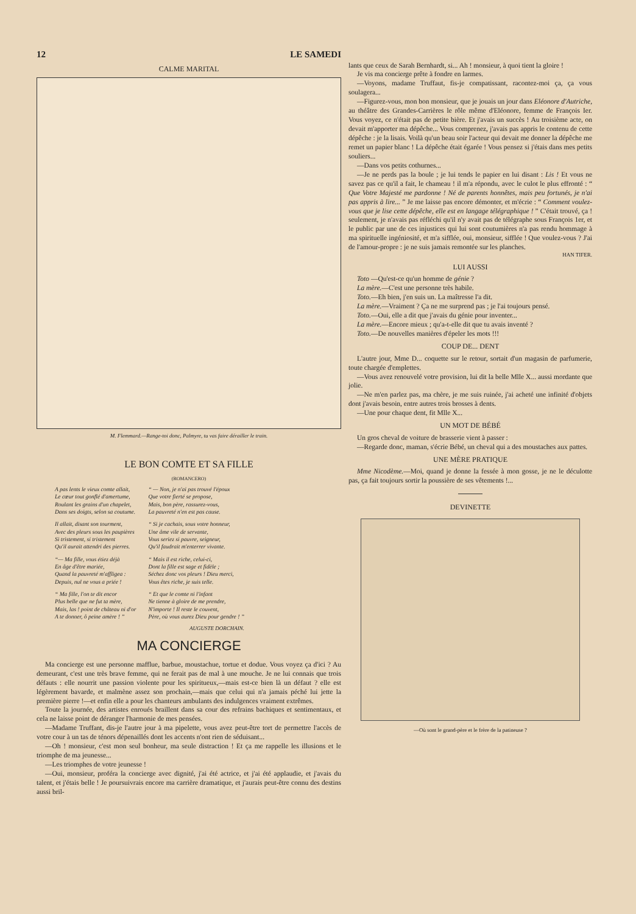12 LE SAMEDI
CALME MARITAL
M. Flemmard.—Range-toi donc, Palmyre, tu vas faire dérailler le train.
LE BON COMTE ET SA FILLE
(ROMANCERO)
A pas lents le vieux comte allait,
Le cœur tout gonflé d'amertume,
Roulant les grains d'un chapelet,
Dans ses doigts, selon sa coutume.
Il allait, disant son tourment,
Avec des pleurs sous les paupières
Si tristement, si tristement
Qu'il aurait attendri des pierres.
“— Ma fille, vous étiez déjà
En âge d'être mariée,
Quand la pauvreté m'affligea :
Depuis, nul ne vous a priée !
“ Ma fille, l'on te dit encor
Plus belle que ne fut ta mère,
Mais, las ! point de château ni d'or
A te donner, ô peine amère ! ”
“ — Non, je n'ai pas trouvé l'époux
Que votre fierté se propose,
Mais, bon père, rassurez-vous,
La pauvreté n'en est pas cause.
“ Si je cachais, sous votre honneur,
Une âme vile de servante,
Vous seriez si pauvre, seigneur,
Qu'il faudrait m'enterrer vivante.
“ Mais il est riche, celui-ci,
Dont la fille est sage et fidèle ;
Séchez donc vos pleurs ! Dieu merci,
Vous êtes riche, je suis telle.
“ Et que le comte ni l'infant
Ne tienne à gloire de me prendre,
N'importe ! Il reste le couvent,
Père, où vous aurez Dieu pour gendre ! ”
AUGUSTE DORCHAIN.
MA CONCIERGE
Ma concierge est une personne mafflue, barbue, moustachue, tortue et dodue. Vous voyez ça d'ici ? Au demeurant, c'est une très brave femme, qui ne ferait pas de mal à une mouche. Je ne lui connais que trois défauts : elle nourrit une passion violente pour les spiritueux,—mais est-ce bien là un défaut ? elle est légèrement bavarde, et malmène assez son prochain,—mais que celui qui n'a jamais péché lui jette la première pierre !—et enfin elle a pour les chanteurs ambulants des indulgences vraiment extrêmes.
Toute la journée, des artistes enroués braillent dans sa cour des refrains bachiques et sentimentaux, et cela ne laisse point de déranger l'harmonie de mes pensées.
—Madame Truffant, dis-je l'autre jour à ma pipelette, vous avez peut-être tort de permettre l'accès de votre cour à un tas de ténors dépenaillés dont les accents n'ont rien de séduisant...
—Oh ! monsieur, c'est mon seul bonheur, ma seule distraction ! Et ça me rappelle les illusions et le triomphe de ma jeunesse...
—Les triomphes de votre jeunesse !
—Oui, monsieur, proféra la concierge avec dignité, j'ai été actrice, et j'ai été applaudie, et j'avais du talent, et j'étais belle ! Je poursuivrais encore ma carrière dramatique, et j'aurais peut-être connu des destins aussi bril-
lants que ceux de Sarah Bernhardt, si... Ah ! monsieur, à quoi tient la gloire !
Je vis ma concierge prête à fondre en larmes.
—Voyons, madame Truffaut, fis-je compatissant, racontez-moi ça, ça vous soulagera...
—Figurez-vous, mon bon monsieur, que je jouais un jour dans Eléonore d'Autriche, au théâtre des Grandes-Carrières le rôle même d'Eléonore, femme de François Ier. Vous voyez, ce n'était pas de petite bière. Et j'avais un succès ! Au troisième acte, on devait m'apporter ma dépêche... Vous comprenez, j'avais pas appris le contenu de cette dépêche : je la lisais. Voilà qu'un beau soir l'acteur qui devait me donner la dépêche me remet un papier blanc ! La dépêche était égarée ! Vous pensez si j'étais dans mes petits souliers...
—Dans vos petits cothurnes...
—Je ne perds pas la boule ; je lui tends le papier en lui disant : Lis ! Et vous ne savez pas ce qu'il a fait, le chameau ! il m'a répondu, avec le culot le plus effronté : “ Que Votre Majesté me pardonne ! Né de parents honnêtes, mais peu fortunés, je n'ai pas appris à lire... ” Je me laisse pas encore démonter, et m'écrie : “ Comment voulez-vous que je lise cette dépêche, elle est en langage télégraphique ! ” C'était trouvé, ça ! seulement, je n'avais pas réfléchi qu'il n'y avait pas de télégraphe sous François 1er, et le public par une de ces injustices qui lui sont coutumières n'a pas rendu hommage à ma spirituelle ingéniosité, et m'a sifflée, oui, monsieur, sifflée ! Que voulez-vous ? J'ai de l'amour-propre : je ne suis jamais remontée sur les planches.
HAN TIFER.
LUI AUSSI
Toto —Qu'est-ce qu'un homme de génie ?
La mère.—C'est une personne très habile.
Toto.—Eh bien, j'en suis un. La maîtresse l'a dit.
La mère.—Vraiment ? Ça ne me surprend pas ; je l'ai toujours pensé.
Toto.—Oui, elle a dit que j'avais du génie pour inventer...
La mère.—Encore mieux ; qu'a-t-elle dit que tu avais inventé ?
Toto.—De nouvelles manières d'épeler les mots !!!
COUP DE... DENT
L'autre jour, Mme D... coquette sur le retour, sortait d'un magasin de parfumerie, toute chargée d'emplettes.
—Vous avez renouvelé votre provision, lui dit la belle Mlle X... aussi mordante que jolie.
—Ne m'en parlez pas, ma chère, je me suis ruinée, j'ai acheté une infinité d'objets dont j'avais besoin, entre autres trois brosses à dents.
—Une pour chaque dent, fit Mlle X...
UN MOT DE BÉBÉ
Un gros cheval de voiture de brasserie vient à passer :
—Regarde donc, maman, s'écrie Bébé, un cheval qui a des moustaches aux pattes.
UNE MÈRE PRATIQUE
Mme Nicodème.—Moi, quand je donne la fessée à mon gosse, je ne le déculotte pas, ça fait toujours sortir la poussière de ses vêtements !...
DEVINETTE
—Où sont le grand-père et le frère de la patineuse ?